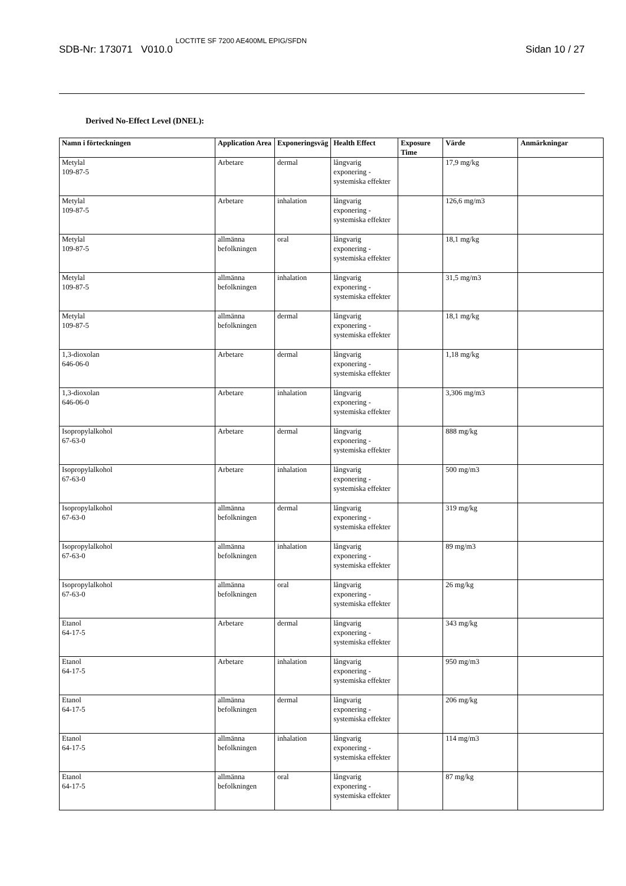SDB-Nr: 173071 V010.0 LOCTITE SF 7200 AE400ML EPIG/SFDN Sidan 10 / 27
Derived No-Effect Level (DNEL):
| Namn i förteckningen | Application Area | Exponeringsväg | Health Effect | Exposure Time | Värde | Anmärkningar |
| --- | --- | --- | --- | --- | --- | --- |
| Metylal 109-87-5 | Arbetare | dermal | långvarig exponering - systemiska effekter | | 17,9 mg/kg | |
| Metylal 109-87-5 | Arbetare | inhalation | långvarig exponering - systemiska effekter | | 126,6 mg/m3 | |
| Metylal 109-87-5 | allmänna befolkningen | oral | långvarig exponering - systemiska effekter | | 18,1 mg/kg | |
| Metylal 109-87-5 | allmänna befolkningen | inhalation | långvarig exponering - systemiska effekter | | 31,5 mg/m3 | |
| Metylal 109-87-5 | allmänna befolkningen | dermal | långvarig exponering - systemiska effekter | | 18,1 mg/kg | |
| 1,3-dioxolan 646-06-0 | Arbetare | dermal | långvarig exponering - systemiska effekter | | 1,18 mg/kg | |
| 1,3-dioxolan 646-06-0 | Arbetare | inhalation | långvarig exponering - systemiska effekter | | 3,306 mg/m3 | |
| Isopropylalkohol 67-63-0 | Arbetare | dermal | långvarig exponering - systemiska effekter | | 888 mg/kg | |
| Isopropylalkohol 67-63-0 | Arbetare | inhalation | långvarig exponering - systemiska effekter | | 500 mg/m3 | |
| Isopropylalkohol 67-63-0 | allmänna befolkningen | dermal | långvarig exponering - systemiska effekter | | 319 mg/kg | |
| Isopropylalkohol 67-63-0 | allmänna befolkningen | inhalation | långvarig exponering - systemiska effekter | | 89 mg/m3 | |
| Isopropylalkohol 67-63-0 | allmänna befolkningen | oral | långvarig exponering - systemiska effekter | | 26 mg/kg | |
| Etanol 64-17-5 | Arbetare | dermal | långvarig exponering - systemiska effekter | | 343 mg/kg | |
| Etanol 64-17-5 | Arbetare | inhalation | långvarig exponering - systemiska effekter | | 950 mg/m3 | |
| Etanol 64-17-5 | allmänna befolkningen | dermal | långvarig exponering - systemiska effekter | | 206 mg/kg | |
| Etanol 64-17-5 | allmänna befolkningen | inhalation | långvarig exponering - systemiska effekter | | 114 mg/m3 | |
| Etanol 64-17-5 | allmänna befolkningen | oral | långvarig exponering - systemiska effekter | | 87 mg/kg | |